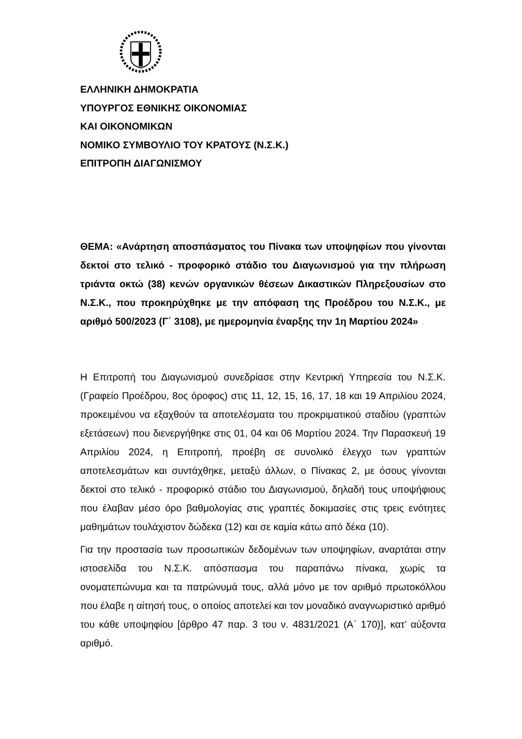ΕΛΛΗΝΙΚΗ ΔΗΜΟΚΡΑΤΙΑ
ΥΠΟΥΡΓΟΣ ΕΘΝΙΚΗΣ ΟΙΚΟΝΟΜΙΑΣ
ΚΑΙ ΟΙΚΟΝΟΜΙΚΩΝ
ΝΟΜΙΚΟ ΣΥΜΒΟΥΛΙΟ ΤΟΥ ΚΡΑΤΟΥΣ (Ν.Σ.Κ.)
ΕΠΙΤΡΟΠΗ ΔΙΑΓΩΝΙΣΜΟΥ
ΘΕΜΑ: «Ανάρτηση αποσπάσματος του Πίνακα των υποψηφίων που γίνονται δεκτοί στο τελικό - προφορικό στάδιο του Διαγωνισμού για την πλήρωση τριάντα οκτώ (38) κενών οργανικών θέσεων Δικαστικών Πληρεξουσίων στο Ν.Σ.Κ., που προκηρύχθηκε με την απόφαση της Προέδρου του Ν.Σ.Κ., με αριθμό 500/2023 (Γ΄ 3108), με ημερομηνία έναρξης την 1η Μαρτίου 2024»
Η Επιτροπή του Διαγωνισμού συνεδρίασε στην Κεντρική Υπηρεσία του Ν.Σ.Κ. (Γραφείο Προέδρου, 8ος όροφος) στις 11, 12, 15, 16, 17, 18 και 19 Απριλίου 2024, προκειμένου να εξαχθούν τα αποτελέσματα του προκριματικού σταδίου (γραπτών εξετάσεων) που διενεργήθηκε στις 01, 04 και 06 Μαρτίου 2024. Την Παρασκευή 19 Απριλίου 2024, η Επιτροπή, προέβη σε συνολικό έλεγχο των γραπτών αποτελεσμάτων και συντάχθηκε, μεταξύ άλλων, ο Πίνακας 2, με όσους γίνονται δεκτοί στο τελικό - προφορικό στάδιο του Διαγωνισμού, δηλαδή τους υποψήφιους που έλαβαν μέσο όρο βαθμολογίας στις γραπτές δοκιμασίες στις τρεις ενότητες μαθημάτων τουλάχιστον δώδεκα (12) και σε καμία κάτω από δέκα (10).
Για την προστασία των προσωπικών δεδομένων των υποψηφίων, αναρτάται στην ιστοσελίδα του Ν.Σ.Κ. απόσπασμα του παραπάνω πίνακα, χωρίς τα ονοματεπώνυμα και τα πατρώνυμά τους, αλλά μόνο με τον αριθμό πρωτοκόλλου που έλαβε η αίτησή τους, ο οποίος αποτελεί και τον μοναδικό αναγνωριστικό αριθμό του κάθε υποψηφίου [άρθρο 47 παρ. 3 του ν. 4831/2021 (Α΄ 170)], κατ’ αύξοντα αριθμό.